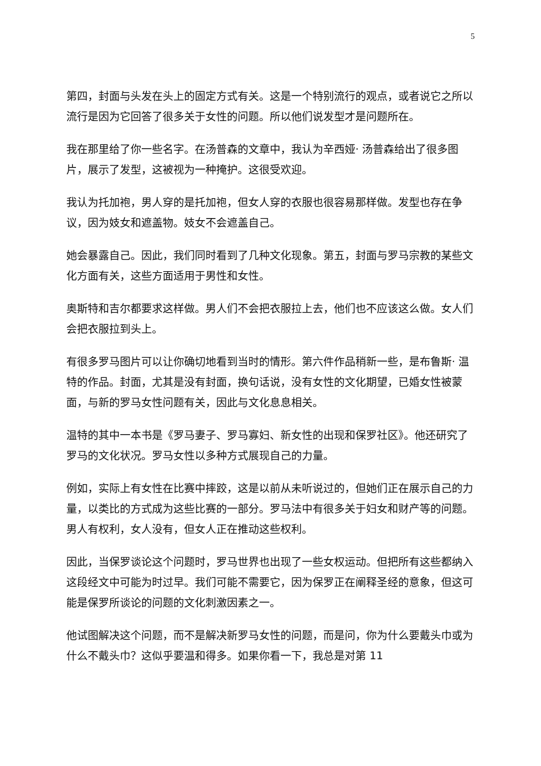5
第四，封面与头发在头上的固定方式有关。这是一个特别流行的观点，或者说它之所以流行是因为它回答了很多关于女性的问题。所以他们说发型才是问题所在。
我在那里给了你一些名字。在汤普森的文章中，我认为辛西娅· 汤普森给出了很多图片，展示了发型，这被视为一种掩护。这很受欢迎。
我认为托加袍，男人穿的是托加袍，但女人穿的衣服也很容易那样做。发型也存在争议，因为妓女和遮盖物。妓女不会遮盖自己。
她会暴露自己。因此，我们同时看到了几种文化现象。第五，封面与罗马宗教的某些文化方面有关，这些方面适用于男性和女性。
奥斯特和吉尔都要求这样做。男人们不会把衣服拉上去，他们也不应该这么做。女人们会把衣服拉到头上。
有很多罗马图片可以让你确切地看到当时的情形。第六件作品稍新一些，是布鲁斯· 温特的作品。封面，尤其是没有封面，换句话说，没有女性的文化期望，已婚女性被蒙面，与新的罗马女性问题有关，因此与文化息息相关。
温特的其中一本书是《罗马妻子、罗马寡妇、新女性的出现和保罗社区》。他还研究了罗马的文化状况。罗马女性以多种方式展现自己的力量。
例如，实际上有女性在比赛中摔跤，这是以前从未听说过的，但她们正在展示自己的力量，以类比的方式成为这些比赛的一部分。罗马法中有很多关于妇女和财产等的问题。男人有权利，女人没有，但女人正在推动这些权利。
因此，当保罗谈论这个问题时，罗马世界也出现了一些女权运动。但把所有这些都纳入这段经文中可能为时过早。我们可能不需要它，因为保罗正在阐释圣经的意象，但这可能是保罗所谈论的问题的文化刺激因素之一。
他试图解决这个问题，而不是解决新罗马女性的问题，而是问，你为什么要戴头巾或为什么不戴头巾？这似乎要温和得多。如果你看一下，我总是对第 11